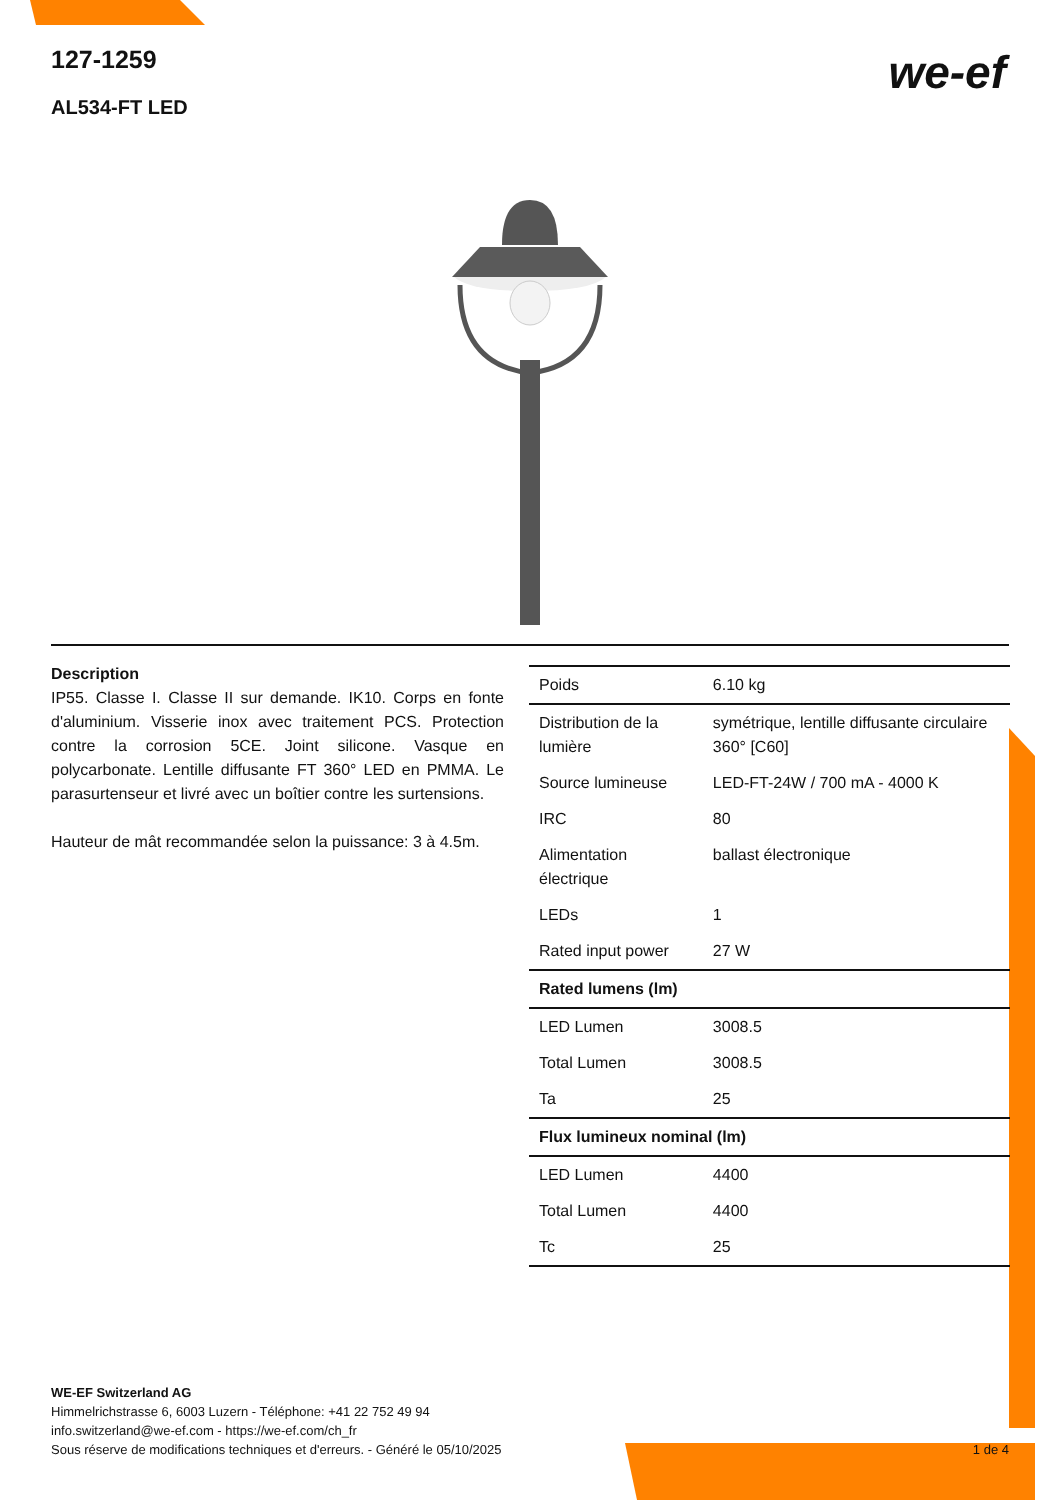127-1259
AL534-FT LED
we-ef
Description
IP55. Classe I. Classe II sur demande. IK10. Corps en fonte d'aluminium. Visserie inox avec traitement PCS. Protection contre la corrosion 5CE. Joint silicone. Vasque en polycarbonate. Lentille diffusante FT 360° LED en PMMA. Le parasurtenseur et livré avec un boîtier contre les surtensions.
Hauteur de mât recommandée selon la puissance: 3 à 4.5m.
| Poids | 6.10 kg |
| Distribution de la lumière | symétrique, lentille diffusante circulaire 360° [C60] |
| Source lumineuse | LED-FT-24W / 700 mA - 4000 K |
| IRC | 80 |
| Alimentation électrique | ballast électronique |
| LEDs | 1 |
| Rated input power | 27 W |
| Rated lumens (lm) | |
| LED Lumen | 3008.5 |
| Total Lumen | 3008.5 |
| Ta | 25 |
| Flux lumineux nominal (lm) | |
| LED Lumen | 4400 |
| Total Lumen | 4400 |
| Tc | 25 |
WE-EF Switzerland AG
Himmelrichstrasse 6, 6003 Luzern - Téléphone: +41 22 752 49 94
info.switzerland@we-ef.com - https://we-ef.com/ch_fr
Sous réserve de modifications techniques et d'erreurs. - Généré le 05/10/2025 1 de 4